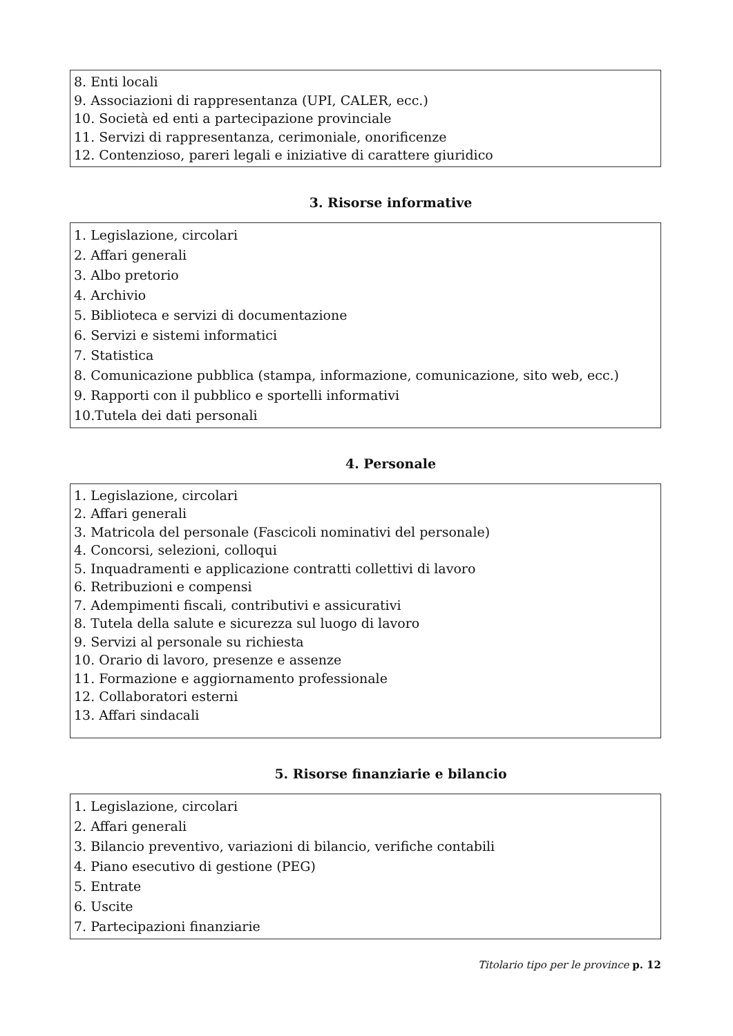8. Enti locali
9. Associazioni di rappresentanza (UPI, CALER, ecc.)
10. Società ed enti a partecipazione provinciale
11. Servizi di rappresentanza, cerimoniale, onorificenze
12. Contenzioso, pareri legali e iniziative di carattere giuridico
3. Risorse informative
1. Legislazione, circolari
2. Affari generali
3. Albo pretorio
4. Archivio
5. Biblioteca e servizi di documentazione
6. Servizi e sistemi informatici
7. Statistica
8. Comunicazione pubblica (stampa, informazione, comunicazione, sito web, ecc.)
9. Rapporti con il pubblico e sportelli informativi
10.Tutela dei dati personali
4. Personale
1. Legislazione, circolari
2. Affari generali
3. Matricola del personale (Fascicoli nominativi del personale)
4. Concorsi, selezioni, colloqui
5. Inquadramenti e applicazione contratti collettivi di lavoro
6. Retribuzioni e compensi
7. Adempimenti fiscali, contributivi e assicurativi
8. Tutela della salute e sicurezza sul luogo di lavoro
9. Servizi al personale su richiesta
10. Orario di lavoro, presenze e assenze
11. Formazione e aggiornamento professionale
12. Collaboratori esterni
13. Affari sindacali
5. Risorse finanziarie e bilancio
1. Legislazione, circolari
2. Affari generali
3. Bilancio preventivo, variazioni di bilancio, verifiche contabili
4. Piano esecutivo di gestione (PEG)
5. Entrate
6. Uscite
7. Partecipazioni finanziarie
Titolario tipo per le province p. 12